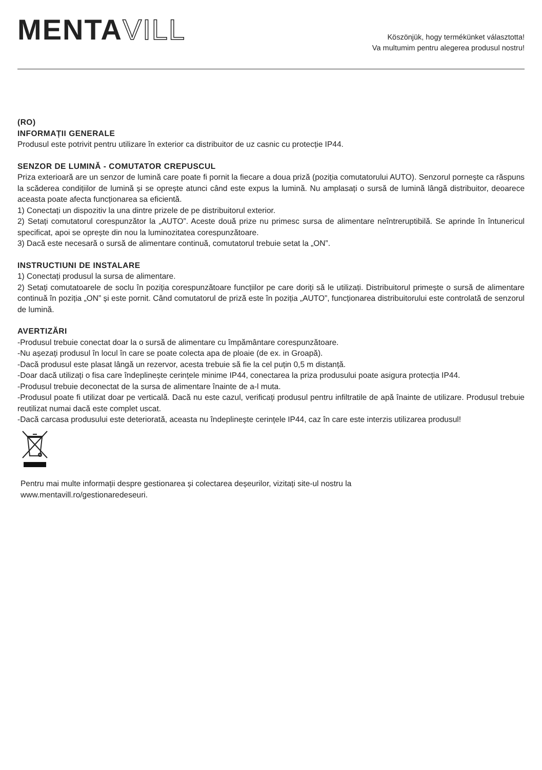MENTAVILL
Köszönjük, hogy termékünket választotta!
Va multumim pentru alegerea produsul nostru!
(RO)
INFORMAȚII GENERALE
Produsul este potrivit pentru utilizare în exterior ca distribuitor de uz casnic cu protecție IP44.
SENZOR DE LUMINĂ - COMUTATOR CREPUSCUL
Priza exterioară are un senzor de lumină care poate fi pornit la fiecare a doua priză (poziția comutatorului AUTO). Senzorul pornește ca răspuns la scăderea condițiilor de lumină și se oprește atunci când este expus la lumină. Nu amplasați o sursă de lumină lângă distribuitor, deoarece aceasta poate afecta funcționarea sa eficientă.
1) Conectați un dispozitiv la una dintre prizele de pe distribuitorul exterior.
2) Setați comutatorul corespunzător la „AUTO”. Aceste două prize nu primesc sursa de alimentare neîntreruptibilă. Se aprinde în întunericul specificat, apoi se oprește din nou la luminozitatea corespunzătoare.
3) Dacă este necesară o sursă de alimentare continuă, comutatorul trebuie setat la „ON”.
INSTRUCTIUNI DE INSTALARE
1) Conectați produsul la sursa de alimentare.
2) Setați comutatoarele de soclu în poziția corespunzătoare funcțiilor pe care doriți să le utilizați. Distribuitorul primește o sursă de alimentare continuă în poziția „ON” și este pornit. Când comutatorul de priză este în poziția „AUTO”, funcționarea distribuitorului este controlată de senzorul de lumină.
AVERTIZĂRI
-Produsul trebuie conectat doar la o sursă de alimentare cu împământare corespunzătoare.
-Nu așezați produsul în locul în care se poate colecta apa de ploaie (de ex. in Groapă).
-Dacă produsul este plasat lângă un rezervor, acesta trebuie să fie la cel puțin 0,5 m distanță.
-Doar dacă utilizați o fisa care îndeplinește cerințele minime IP44, conectarea la priza produsului poate asigura protecția IP44.
-Produsul trebuie deconectat de la sursa de alimentare înainte de a-l muta.
-Produsul poate fi utilizat doar pe verticală. Dacă nu este cazul, verificați produsul pentru infiltratile de apă înainte de utilizare. Produsul trebuie reutilizat numai dacă este complet uscat.
-Dacă carcasa produsului este deteriorată, aceasta nu îndeplinește cerințele IP44, caz în care este interzis utilizarea produsul!
Pentru mai multe informații despre gestionarea și colectarea deșeurilor, vizitați site-ul nostru la
www.mentavill.ro/gestionaredeseuri.